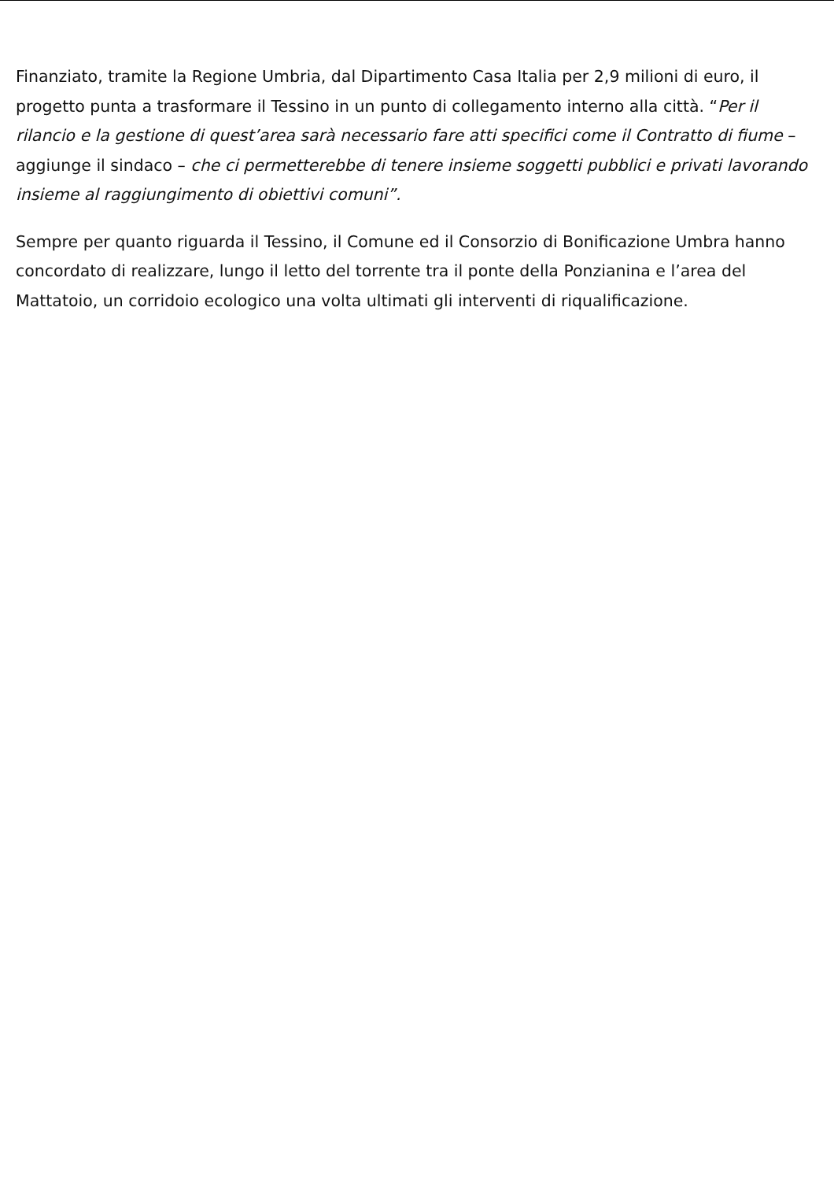Finanziato, tramite la Regione Umbria, dal Dipartimento Casa Italia per 2,9 milioni di euro, il progetto punta a trasformare il Tessino in un punto di collegamento interno alla città. “Per il rilancio e la gestione di quest’area sarà necessario fare atti specifici come il Contratto di fiume – aggiunge il sindaco – che ci permetterebbe di tenere insieme soggetti pubblici e privati lavorando insieme al raggiungimento di obiettivi comuni”.
Sempre per quanto riguarda il Tessino, il Comune ed il Consorzio di Bonificazione Umbra hanno concordato di realizzare, lungo il letto del torrente tra il ponte della Ponzianina e l’area del Mattatoio, un corridoio ecologico una volta ultimati gli interventi di riqualificazione.